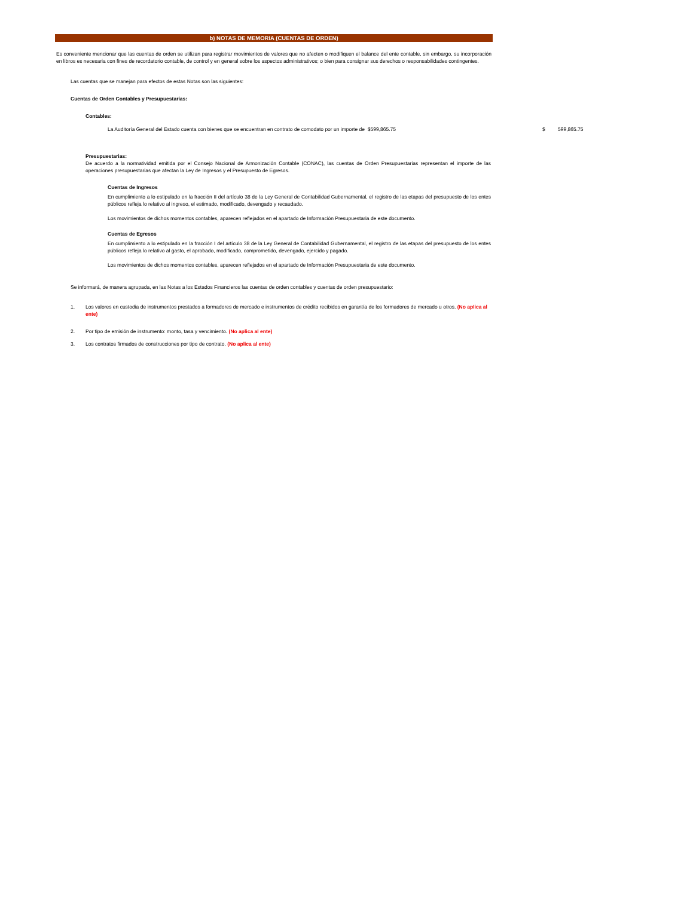b) NOTAS DE MEMORIA (CUENTAS DE ORDEN)
Es conveniente mencionar que las cuentas de orden se utilizan para registrar movimientos de valores que no afecten o modifiquen el balance del ente contable, sin embargo, su incorporación en libros es necesaria con fines de recordatorio contable, de control y en general sobre los aspectos administrativos; o bien para consignar sus derechos o responsabilidades contingentes.
Las cuentas que se manejan para efectos de estas Notas son las siguientes:
Cuentas de Orden Contables y Presupuestarias:
Contables:
La Auditoría General del Estado cuenta con bienes que se encuentran en contrato de comodato por un importe de $599,865.75 $ 599,865.75
Presupuestarias:
De acuerdo a la normatividad emitida por el Consejo Nacional de Armonización Contable (CONAC), las cuentas de Orden Presupuestarias representan el importe de las operaciones presupuestarias que afectan la Ley de Ingresos y el Presupuesto de Egresos.
Cuentas de Ingresos
En cumplimiento a lo estipulado en la fracción II del artículo 38 de la Ley General de Contabilidad Gubernamental, el registro de las etapas del presupuesto de los entes públicos refleja lo relativo al ingreso, el estimado, modificado, devengado y recaudado.
Los movimientos de dichos momentos contables, aparecen reflejados en el apartado de Información Presupuestaria de este documento.
Cuentas de Egresos
En cumplimiento a lo estipulado en la fracción I del artículo 38 de la Ley General de Contabilidad Gubernamental, el registro de las etapas del presupuesto de los entes públicos refleja lo relativo al gasto, el aprobado, modificado, comprometido, devengado, ejercido y pagado.
Los movimientos de dichos momentos contables, aparecen reflejados en el apartado de Información Presupuestaria de este documento.
Se informará, de manera agrupada, en las Notas a los Estados Financieros las cuentas de orden contables y cuentas de orden presupuestario:
1. Los valores en custodia de instrumentos prestados a formadores de mercado e instrumentos de crédito recibidos en garantía de los formadores de mercado u otros. (No aplica al ente)
2. Por tipo de emisión de instrumento: monto, tasa y vencimiento. (No aplica al ente)
3. Los contratos firmados de construcciones por tipo de contrato. (No aplica al ente)